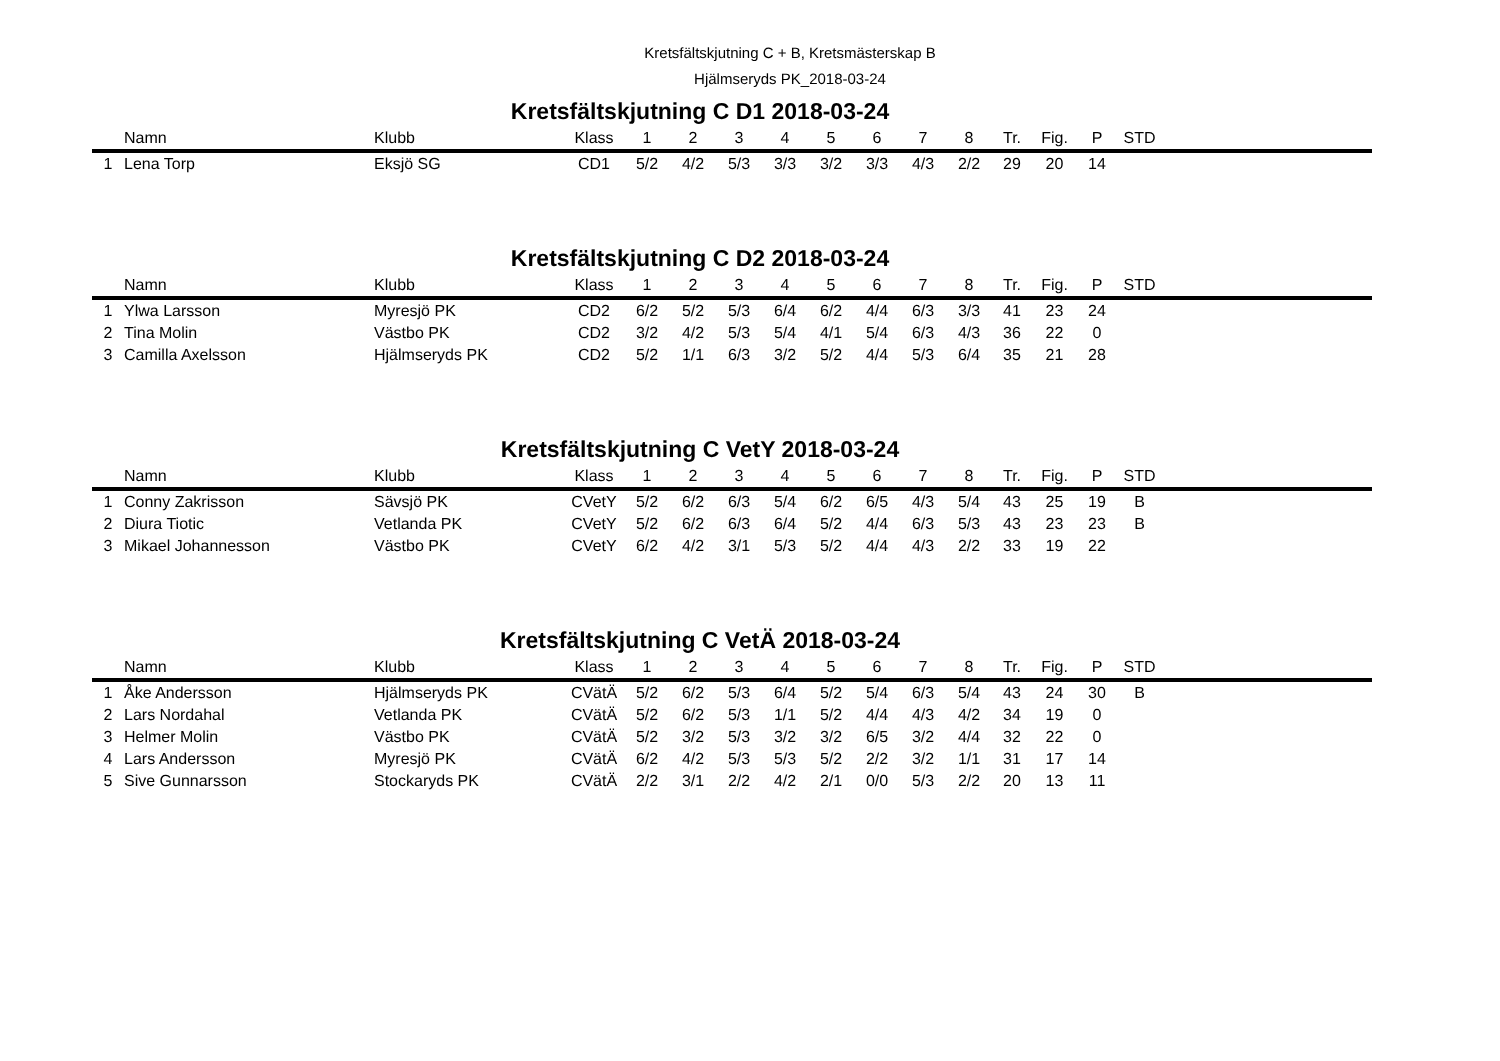Kretsfältskjutning C + B, Kretsmästerskap B
Hjälmseryds PK_2018-03-24
Kretsfältskjutning C D1 2018-03-24
| | Namn | Klubb | Klass | 1 | 2 | 3 | 4 | 5 | 6 | 7 | 8 | Tr. | Fig. | P | STD | |
| --- | --- | --- | --- | --- | --- | --- | --- | --- | --- | --- | --- | --- | --- | --- | --- | --- |
| 1 | Lena Torp | Eksjö SG | CD1 | 5/2 | 4/2 | 5/3 | 3/3 | 3/2 | 3/3 | 4/3 | 2/2 | 29 | 20 | 14 | | |
Kretsfältskjutning C D2 2018-03-24
| | Namn | Klubb | Klass | 1 | 2 | 3 | 4 | 5 | 6 | 7 | 8 | Tr. | Fig. | P | STD | |
| --- | --- | --- | --- | --- | --- | --- | --- | --- | --- | --- | --- | --- | --- | --- | --- | --- |
| 1 | Ylwa Larsson | Myresjö PK | CD2 | 6/2 | 5/2 | 5/3 | 6/4 | 6/2 | 4/4 | 6/3 | 3/3 | 41 | 23 | 24 | | |
| 2 | Tina Molin | Västbo PK | CD2 | 3/2 | 4/2 | 5/3 | 5/4 | 4/1 | 5/4 | 6/3 | 4/3 | 36 | 22 | 0 | | |
| 3 | Camilla Axelsson | Hjälmseryds PK | CD2 | 5/2 | 1/1 | 6/3 | 3/2 | 5/2 | 4/4 | 5/3 | 6/4 | 35 | 21 | 28 | | |
Kretsfältskjutning C VetY 2018-03-24
| | Namn | Klubb | Klass | 1 | 2 | 3 | 4 | 5 | 6 | 7 | 8 | Tr. | Fig. | P | STD | |
| --- | --- | --- | --- | --- | --- | --- | --- | --- | --- | --- | --- | --- | --- | --- | --- | --- |
| 1 | Conny Zakrisson | Sävsjö PK | CVetY | 5/2 | 6/2 | 6/3 | 5/4 | 6/2 | 6/5 | 4/3 | 5/4 | 43 | 25 | 19 | B | |
| 2 | Diura Tiotic | Vetlanda PK | CVetY | 5/2 | 6/2 | 6/3 | 6/4 | 5/2 | 4/4 | 6/3 | 5/3 | 43 | 23 | 23 | B | |
| 3 | Mikael Johannesson | Västbo PK | CVetY | 6/2 | 4/2 | 3/1 | 5/3 | 5/2 | 4/4 | 4/3 | 2/2 | 33 | 19 | 22 | | |
Kretsfältskjutning C VetÄ 2018-03-24
| | Namn | Klubb | Klass | 1 | 2 | 3 | 4 | 5 | 6 | 7 | 8 | Tr. | Fig. | P | STD | |
| --- | --- | --- | --- | --- | --- | --- | --- | --- | --- | --- | --- | --- | --- | --- | --- | --- |
| 1 | Åke Andersson | Hjälmseryds PK | CVätÄ | 5/2 | 6/2 | 5/3 | 6/4 | 5/2 | 5/4 | 6/3 | 5/4 | 43 | 24 | 30 | B | |
| 2 | Lars Nordahal | Vetlanda PK | CVätÄ | 5/2 | 6/2 | 5/3 | 1/1 | 5/2 | 4/4 | 4/3 | 4/2 | 34 | 19 | 0 | | |
| 3 | Helmer Molin | Västbo PK | CVätÄ | 5/2 | 3/2 | 5/3 | 3/2 | 3/2 | 6/5 | 3/2 | 4/4 | 32 | 22 | 0 | | |
| 4 | Lars Andersson | Myresjö PK | CVätÄ | 6/2 | 4/2 | 5/3 | 5/3 | 5/2 | 2/2 | 3/2 | 1/1 | 31 | 17 | 14 | | |
| 5 | Sive Gunnarsson | Stockaryds PK | CVätÄ | 2/2 | 3/1 | 2/2 | 4/2 | 2/1 | 0/0 | 5/3 | 2/2 | 20 | 13 | 11 | | |